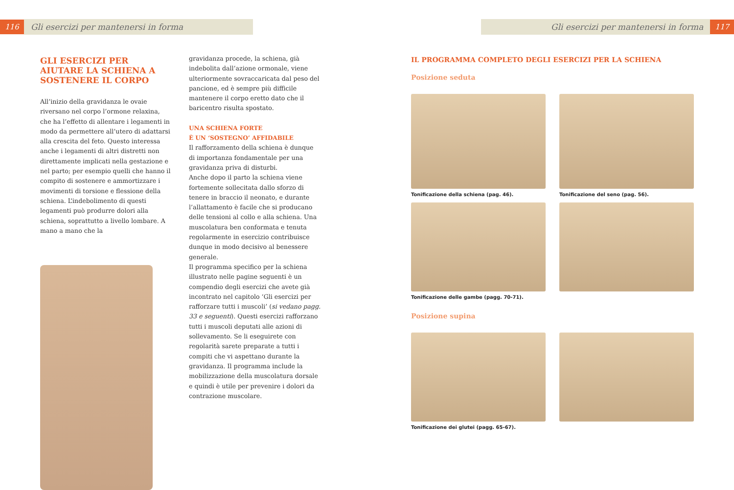116 Gli esercizi per mantenersi in forma
GLI ESERCIZI PER AIUTARE LA SCHIENA A SOSTENERE IL CORPO
All’inizio della gravidanza le ovaie riversano nel corpo l’ormone relaxina, che ha l’effetto di allentare i legamenti in modo da permettere all’utero di adattarsi alla crescita del feto. Questo interessa anche i legamenti di altri distretti non direttamente implicati nella gestazione e nel parto; per esempio quelli che hanno il compito di sostenere e ammortizzare i movimenti di torsione e flessione della schiena. L’indebolimento di questi legamenti può produrre dolori alla schiena, soprattutto a livello lombare. A mano a mano che la
gravidanza procede, la schiena, già indebolita dall’azione ormonale, viene ulteriormente sovraccaricata dal peso del pancione, ed è sempre più difficile mantenere il corpo eretto dato che il baricentro risulta spostato.
UNA SCHIENA FORTE
È UN ‘SOSTEGNO’ AFFIDABILE
Il rafforzamento della schiena è dunque di importanza fondamentale per una gravidanza priva di disturbi.
Anche dopo il parto la schiena viene fortemente sollecitata dallo sforzo di tenere in braccio il neonato, e durante l’allattamento è facile che si producano delle tensioni al collo e alla schiena. Una muscolatura ben conformata e tenuta regolarmente in esercizio contribuisce dunque in modo decisivo al benessere generale.
Il programma specifico per la schiena illustrato nelle pagine seguenti è un compendio degli esercizi che avete già incontrato nel capitolo ‘Gli esercizi per rafforzare tutti i muscoli’ (si vedano pagg. 33 e seguenti). Questi esercizi rafforzano tutti i muscoli deputati alle azioni di sollevamento. Se li eseguirete con regolarità sarete preparate a tutti i compiti che vi aspettano durante la gravidanza. Il programma include la mobilizzazione della muscolatura dorsale e quindi è utile per prevenire i dolori da contrazione muscolare.
Gli esercizi per mantenersi in forma 117
IL PROGRAMMA COMPLETO DEGLI ESERCIZI PER LA SCHIENA
Posizione seduta
Tonificazione della schiena (pag. 46).
Tonificazione del seno (pag. 56).
Tonificazione delle gambe (pagg. 70-71).
Posizione supina
Tonificazione dei glutei (pagg. 65-67).